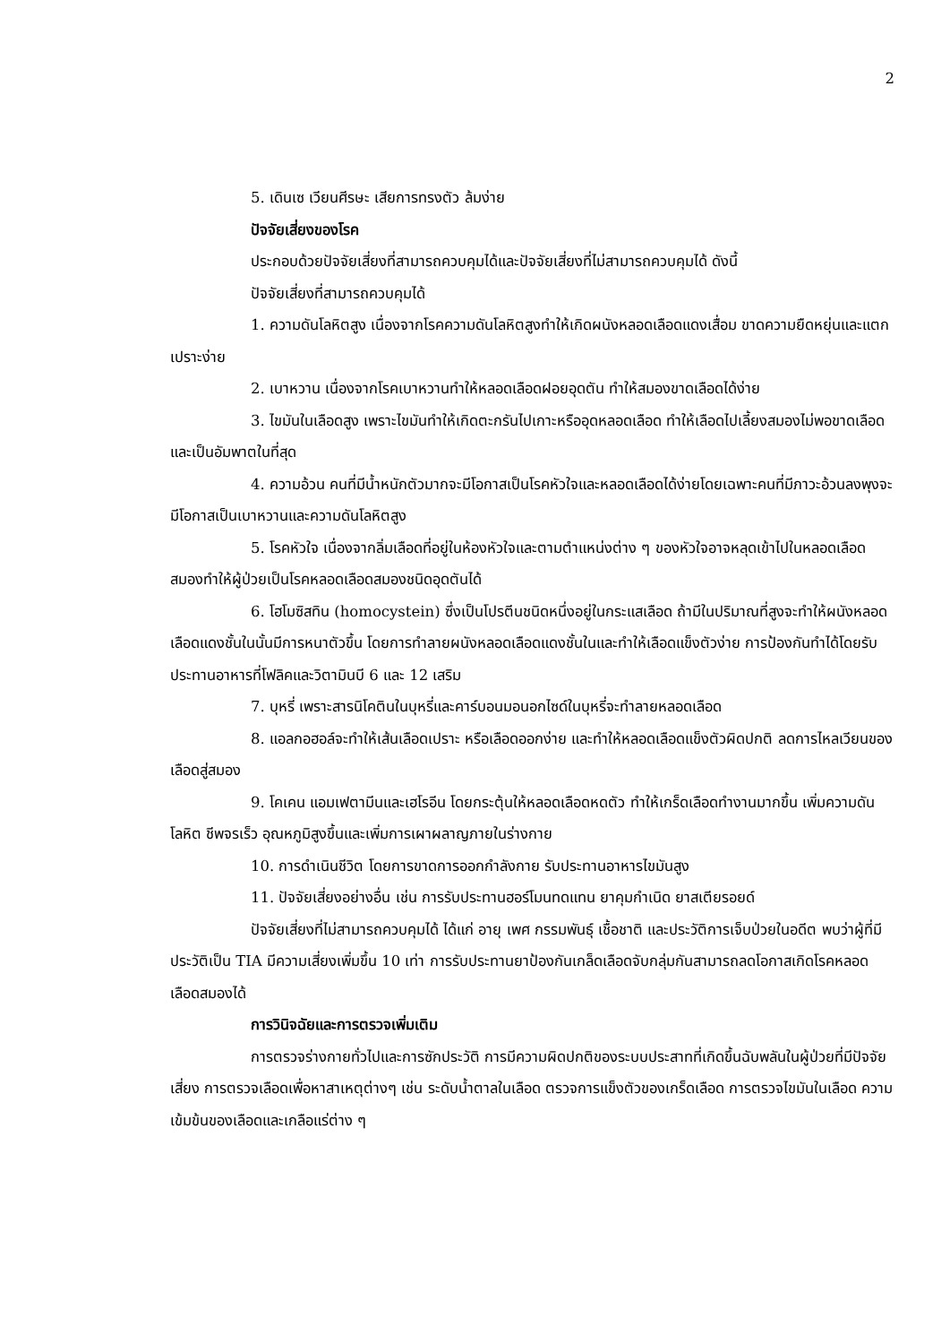2
5. เดินเซ เวียนศีรษะ เสียการทรงตัว ล้มง่าย
ปัจจัยเสี่ยงของโรค
ประกอบด้วยปัจจัยเสี่ยงที่สามารถควบคุมได้และปัจจัยเสี่ยงที่ไม่สามารถควบคุมได้ ดังนี้
ปัจจัยเสี่ยงที่สามารถควบคุมได้
1. ความดันโลหิตสูง เนื่องจากโรคความดันโลหิตสูงทำให้เกิดผนังหลอดเลือดแดงเสื่อม ขาดความยืดหยุ่นและแตกเปราะง่าย
2. เบาหวาน เนื่องจากโรคเบาหวานทำให้หลอดเลือดฝอยอุดตัน ทำให้สมองขาดเลือดได้ง่าย
3. ไขมันในเลือดสูง เพราะไขมันทำให้เกิดตะกรันไปเกาะหรืออุดหลอดเลือด ทำให้เลือดไปเลี้ยงสมองไม่พอขาดเลือดและเป็นอัมพาตในที่สุด
4. ความอ้วน คนที่มีน้ำหนักตัวมากจะมีโอกาสเป็นโรคหัวใจและหลอดเลือดได้ง่ายโดยเฉพาะคนที่มีภาวะอ้วนลงพุงจะมีโอกาสเป็นเบาหวานและความดันโลหิตสูง
5. โรคหัวใจ เนื่องจากลิ่มเลือดที่อยู่ในห้องหัวใจและตามตำแหน่งต่าง ๆ ของหัวใจอาจหลุดเข้าไปในหลอดเลือดสมองทำให้ผู้ป่วยเป็นโรคหลอดเลือดสมองชนิดอุดตันได้
6. โฮโมซิสทิน (homocystein) ซึ่งเป็นโปรตีนชนิดหนึ่งอยู่ในกระแสเลือด ถ้ามีในปริมาณที่สูงจะทำให้ผนังหลอดเลือดแดงชั้นในนั้นมีการหนาตัวขึ้น โดยการทำลายผนังหลอดเลือดแดงชั้นในและทำให้เลือดแข็งตัวง่าย การป้องกันทำได้โดยรับประทานอาหารที่โฟลิคและวิตามินบี 6 และ 12 เสริม
7. บุหรี่ เพราะสารนิโคตินในบุหรี่และคาร์บอนมอนอกไซด์ในบุหรี่จะทำลายหลอดเลือด
8. แอลกอฮอล์จะทำให้เส้นเลือดเปราะ หรือเลือดออกง่าย และทำให้หลอดเลือดแข็งตัวผิดปกติ ลดการไหลเวียนของเลือดสู่สมอง
9. โคเคน แอมเฟตามีนและเฮโรอีน โดยกระตุ้นให้หลอดเลือดหดตัว ทำให้เกร็ดเลือดทำงานมากขึ้น เพิ่มความดันโลหิต ชีพจรเร็ว อุณหภูมิสูงขึ้นและเพิ่มการเผาผลาญภายในร่างกาย
10. การดำเนินชีวิต โดยการขาดการออกกำลังกาย รับประทานอาหารไขมันสูง
11. ปัจจัยเสี่ยงอย่างอื่น เช่น การรับประทานฮอร์โมนทดแทน ยาคุมกำเนิด ยาสเตียรอยด์
ปัจจัยเสี่ยงที่ไม่สามารถควบคุมได้ ได้แก่ อายุ เพศ กรรมพันธุ์ เชื้อชาติ และประวัติการเจ็บป่วยในอดีต พบว่าผู้ที่มีประวัติเป็น TIA มีความเสี่ยงเพิ่มขึ้น 10 เท่า การรับประทานยาป้องกันเกล็ดเลือดจับกลุ่มกันสามารถลดโอกาสเกิดโรคหลอดเลือดสมองได้
การวินิจฉัยและการตรวจเพิ่มเติม
การตรวจร่างกายทั่วไปและการซักประวัติ การมีความผิดปกติของระบบประสาทที่เกิดขึ้นฉับพลันในผู้ป่วยที่มีปัจจัยเสี่ยง การตรวจเลือดเพื่อหาสาเหตุต่างๆ เช่น ระดับน้ำตาลในเลือด ตรวจการแข็งตัวของเกร็ดเลือด การตรวจไขมันในเลือด ความเข้มข้นของเลือดและเกลือแร่ต่าง ๆ